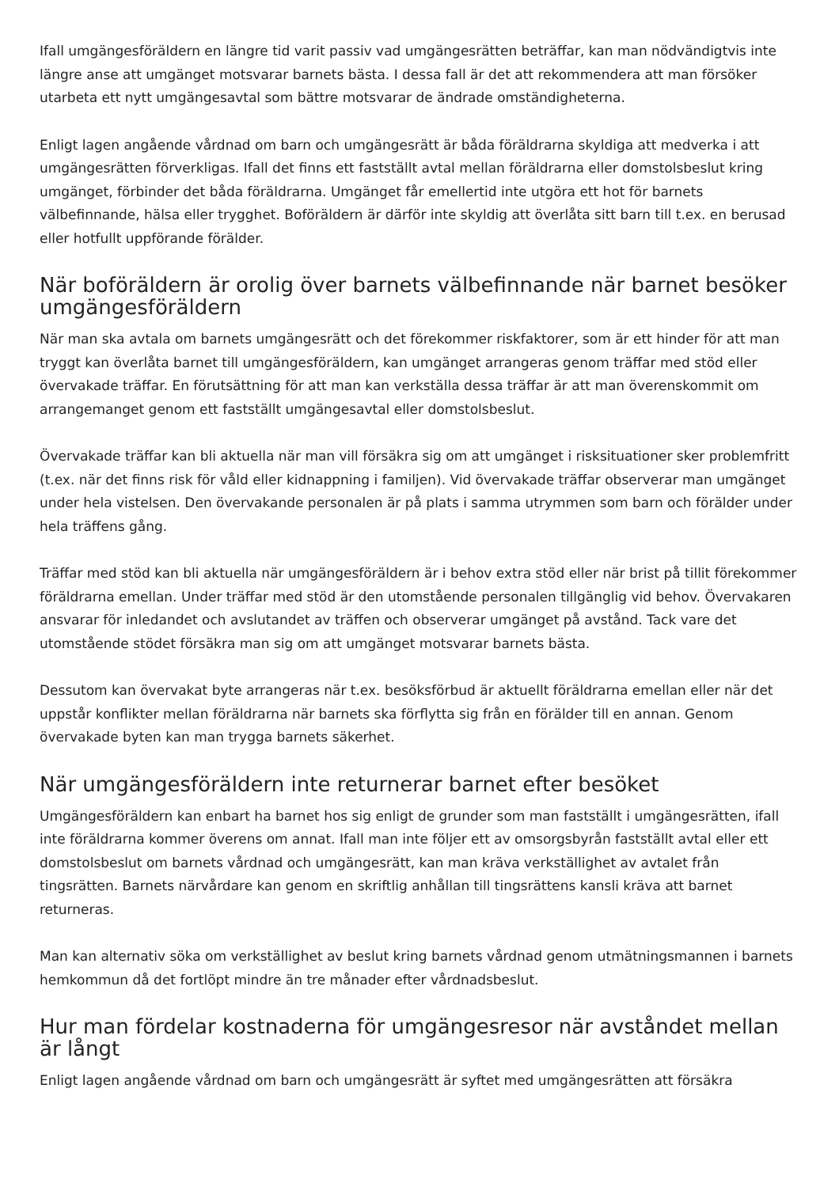Ifall umgängesföräldern en längre tid varit passiv vad umgängesrätten beträffar, kan man nödvändigtvis inte längre anse att umgänget motsvarar barnets bästa. I dessa fall är det att rekommendera att man försöker utarbeta ett nytt umgängesavtal som bättre motsvarar de ändrade omständigheterna.
Enligt lagen angående vårdnad om barn och umgängesrätt är båda föräldrarna skyldiga att medverka i att umgängesrätten förverkligas. Ifall det finns ett fastställt avtal mellan föräldrarna eller domstolsbeslut kring umgänget, förbinder det båda föräldrarna. Umgänget får emellertid inte utgöra ett hot för barnets välbefinnande, hälsa eller trygghet. Boföräldern är därför inte skyldig att överlåta sitt barn till t.ex. en berusad eller hotfullt uppförande förälder.
När boföräldern är orolig över barnets välbefinnande när barnet besöker umgängesföräldern
När man ska avtala om barnets umgängesrätt och det förekommer riskfaktorer, som är ett hinder för att man tryggt kan överlåta barnet till umgängesföräldern, kan umgänget arrangeras genom träffar med stöd eller övervakade träffar. En förutsättning för att man kan verkställa dessa träffar är att man överenskommit om arrangemanget genom ett fastställt umgängesavtal eller domstolsbeslut.
Övervakade träffar kan bli aktuella när man vill försäkra sig om att umgänget i risksituationer sker problemfritt (t.ex. när det finns risk för våld eller kidnappning i familjen). Vid övervakade träffar observerar man umgänget under hela vistelsen. Den övervakande personalen är på plats i samma utrymmen som barn och förälder under hela träffens gång.
Träffar med stöd kan bli aktuella när umgängesföräldern är i behov extra stöd eller när brist på tillit förekommer föräldrarna emellan. Under träffar med stöd är den utomstående personalen tillgänglig vid behov. Övervakaren ansvarar för inledandet och avslutandet av träffen och observerar umgänget på avstånd. Tack vare det utomstående stödet försäkra man sig om att umgänget motsvarar barnets bästa.
Dessutom kan övervakat byte arrangeras när t.ex. besöksförbud är aktuellt föräldrarna emellan eller när det uppstår konflikter mellan föräldrarna när barnets ska förflytta sig från en förälder till en annan. Genom övervakade byten kan man trygga barnets säkerhet.
När umgängesföräldern inte returnerar barnet efter besöket
Umgängesföräldern kan enbart ha barnet hos sig enligt de grunder som man fastställt i umgängesrätten, ifall inte föräldrarna kommer överens om annat. Ifall man inte följer ett av omsorgsbyrån fastställt avtal eller ett domstolsbeslut om barnets vårdnad och umgängesrätt, kan man kräva verkställighet av avtalet från tingsrätten. Barnets närvårdare kan genom en skriftlig anhållan till tingsrättens kansli kräva att barnet returneras.
Man kan alternativ söka om verkställighet av beslut kring barnets vårdnad genom utmätningsmannen i barnets hemkommun då det fortlöpt mindre än tre månader efter vårdnadsbeslut.
Hur man fördelar kostnaderna för umgängesresor när avståndet mellan är långt
Enligt lagen angående vårdnad om barn och umgängesrätt är syftet med umgängesrätten att försäkra